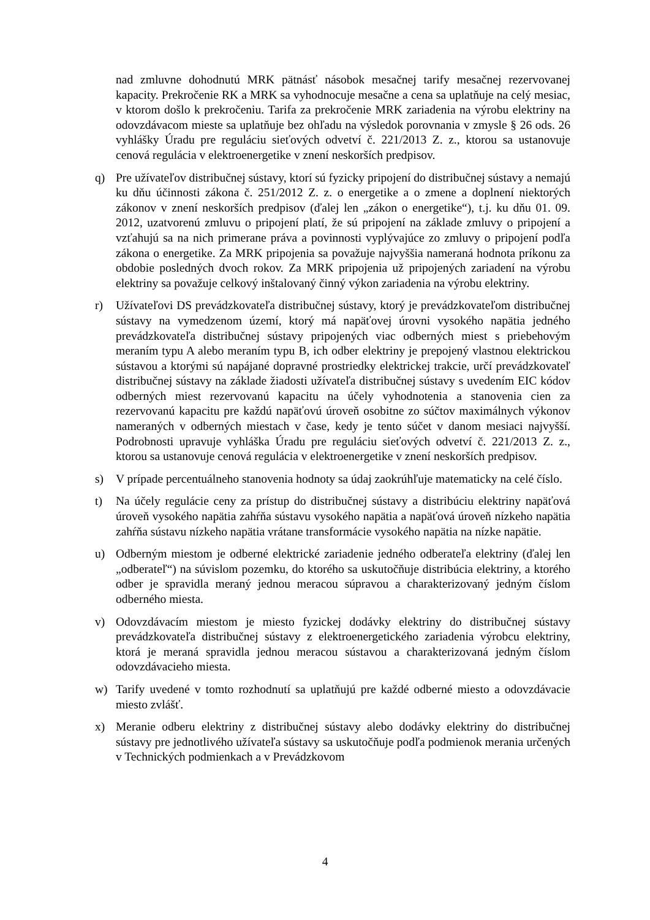nad zmluvne dohodnutú MRK pätnásť násobok mesačnej tarify mesačnej rezervovanej kapacity. Prekročenie RK a MRK sa vyhodnocuje mesačne a cena sa uplatňuje na celý mesiac, v ktorom došlo k prekročeniu. Tarifa za prekročenie MRK zariadenia na výrobu elektriny na odovzdávacom mieste sa uplatňuje bez ohľadu na výsledok porovnania v zmysle § 26 ods. 26 vyhlášky Úradu pre reguláciu sieťových odvetví č. 221/2013 Z. z., ktorou sa ustanovuje cenová regulácia v elektroenergetike v znení neskorších predpisov.
q) Pre užívateľov distribučnej sústavy, ktorí sú fyzicky pripojení do distribučnej sústavy a nemajú ku dňu účinnosti zákona č. 251/2012 Z. z. o energetike a o zmene a doplnení niektorých zákonov v znení neskorších predpisov (ďalej len „zákon o energetike“), t.j. ku dňu 01. 09. 2012, uzatvorenú zmluvu o pripojení platí, že sú pripojení na základe zmluvy o pripojení a vzťahujú sa na nich primerane práva a povinnosti vyplývajúce zo zmluvy o pripojení podľa zákona o energetike. Za MRK pripojenia sa považuje najvyššia nameraná hodnota príkonu za obdobie posledných dvoch rokov. Za MRK pripojenia už pripojených zariadení na výrobu elektriny sa považuje celkový inštalovaný činný výkon zariadenia na výrobu elektriny.
r) Užívateľovi DS prevádzkovateľa distribučnej sústavy, ktorý je prevádzkovateľom distribučnej sústavy na vymedzenom území, ktorý má napäťovej úrovni vysokého napätia jedného prevádzkovateľa distribučnej sústavy pripojených viac odberných miest s priebehovým meraním typu A alebo meraním typu B, ich odber elektriny je prepojený vlastnou elektrickou sústavou a ktorými sú napájané dopravné prostriedky elektrickej trakcie, určí prevádzkovateľ distribučnej sústavy na základe žiadosti užívateľa distribučnej sústavy s uvedením EIC kódov odberných miest rezervovanú kapacitu na účely vyhodnotenia a stanovenia cien za rezervovanú kapacitu pre každú napäťovú úroveň osobitne zo súčtov maximálnych výkonov nameraných v odberných miestach v čase, kedy je tento súčet v danom mesiaci najvyšší. Podrobnosti upravuje vyhláška Úradu pre reguláciu sieťových odvetví č. 221/2013 Z. z., ktorou sa ustanovuje cenová regulácia v elektroenergetike v znení neskorších predpisov.
s) V prípade percentuálneho stanovenia hodnoty sa údaj zaokrúhľuje matematicky na celé číslo.
t) Na účely regulácie ceny za prístup do distribučnej sústavy a distribúciu elektriny napäťová úroveň vysokého napätia zahŕňa sústavu vysokého napätia a napäťová úroveň nízkeho napätia zahŕňa sústavu nízkeho napätia vrátane transformácie vysokého napätia na nízke napätie.
u) Odberným miestom je odberné elektrické zariadenie jedného odberateľa elektriny (ďalej len „odberateľ“) na súvislom pozemku, do ktorého sa uskutočňuje distribúcia elektriny, a ktorého odber je spravidla meraný jednou meracou súpravou a charakterizovaný jedným číslom odberného miesta.
v) Odovzdávacím miestom je miesto fyzickej dodávky elektriny do distribučnej sústavy prevádzkovateľa distribučnej sústavy z elektroenergetického zariadenia výrobcu elektriny, ktorá je meraná spravidla jednou meracou sústavou a charakterizovaná jedným číslom odovzdávacieho miesta.
w) Tarify uvedené v tomto rozhodnutí sa uplatňujú pre každé odberné miesto a odovzdávacie miesto zvlášť.
x) Meranie odberu elektriny z distribučnej sústavy alebo dodávky elektriny do distribučnej sústavy pre jednotlivého užívateľa sústavy sa uskutočňuje podľa podmienok merania určených v Technických podmienkach a v Prevádzkovom
4